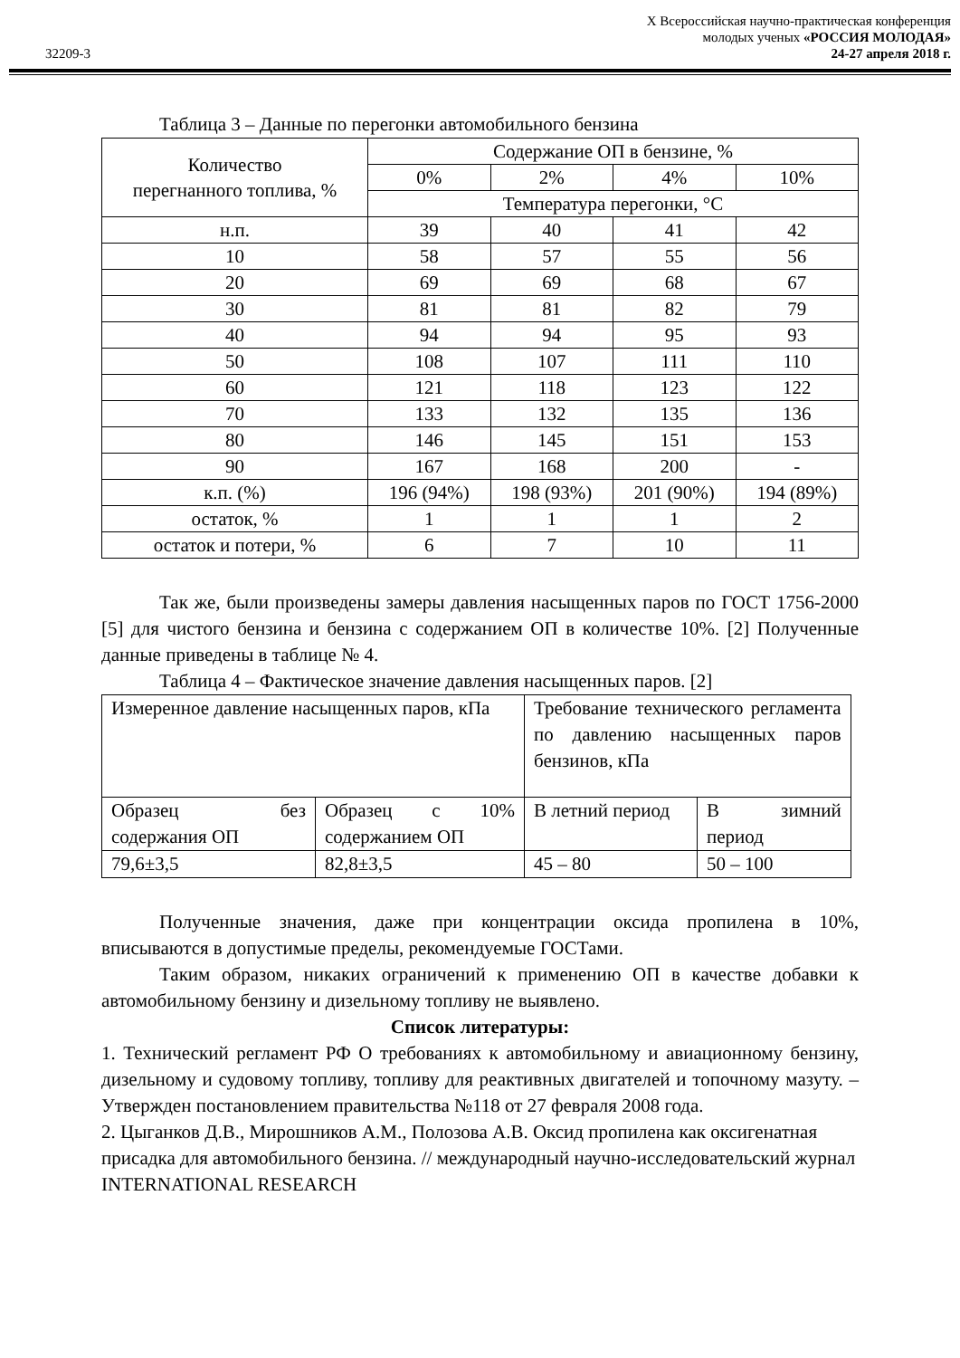32209-3
X Всероссийская научно-практическая конференция
молодых ученых «РОССИЯ МОЛОДАЯ»
24-27 апреля 2018 г.
Таблица 3 – Данные по перегонки автомобильного бензина
| Количество перегнанного топлива, % | Содержание ОП в бензине, % | | | |
| --- | --- | --- | --- | --- |
| | 0% | 2% | 4% | 10% |
| | Температура перегонки, °С | | | |
| н.п. | 39 | 40 | 41 | 42 |
| 10 | 58 | 57 | 55 | 56 |
| 20 | 69 | 69 | 68 | 67 |
| 30 | 81 | 81 | 82 | 79 |
| 40 | 94 | 94 | 95 | 93 |
| 50 | 108 | 107 | 111 | 110 |
| 60 | 121 | 118 | 123 | 122 |
| 70 | 133 | 132 | 135 | 136 |
| 80 | 146 | 145 | 151 | 153 |
| 90 | 167 | 168 | 200 | - |
| к.п. (%) | 196 (94%) | 198 (93%) | 201 (90%) | 194 (89%) |
| остаток, % | 1 | 1 | 1 | 2 |
| остаток и потери, % | 6 | 7 | 10 | 11 |
Так же, были произведены замеры давления насыщенных паров по ГОСТ 1756-2000 [5] для чистого бензина и бензина с содержанием ОП в количестве 10%. [2] Полученные данные приведены в таблице № 4.
Таблица 4 – Фактическое значение давления насыщенных паров. [2]
| Измеренное давление насыщенных паров, кПа | | Требование технического регламента по давлению насыщенных паров бензинов, кПа | |
| Образец без содержания ОП | Образец с 10% содержанием ОП | В летний период | В зимний период |
| 79,6±3,5 | 82,8±3,5 | 45 – 80 | 50 – 100 |
Полученные значения, даже при концентрации оксида пропилена в 10%, вписываются в допустимые пределы, рекомендуемые ГОСТами.
Таким образом, никаких ограничений к применению ОП в качестве добавки к автомобильному бензину и дизельному топливу не выявлено.
Список литературы:
1. Технический регламент РФ О требованиях к автомобильному и авиационному бензину, дизельному и судовому топливу, топливу для реактивных двигателей и топочному мазуту. – Утвержден постановлением правительства №118 от 27 февраля 2008 года.
2. Цыганков Д.В., Мирошников А.М., Полозова А.В. Оксид пропилена как оксигенатная присадка для автомобильного бензина. // международный научно-исследовательский журнал INTERNATIONAL RESEARCH